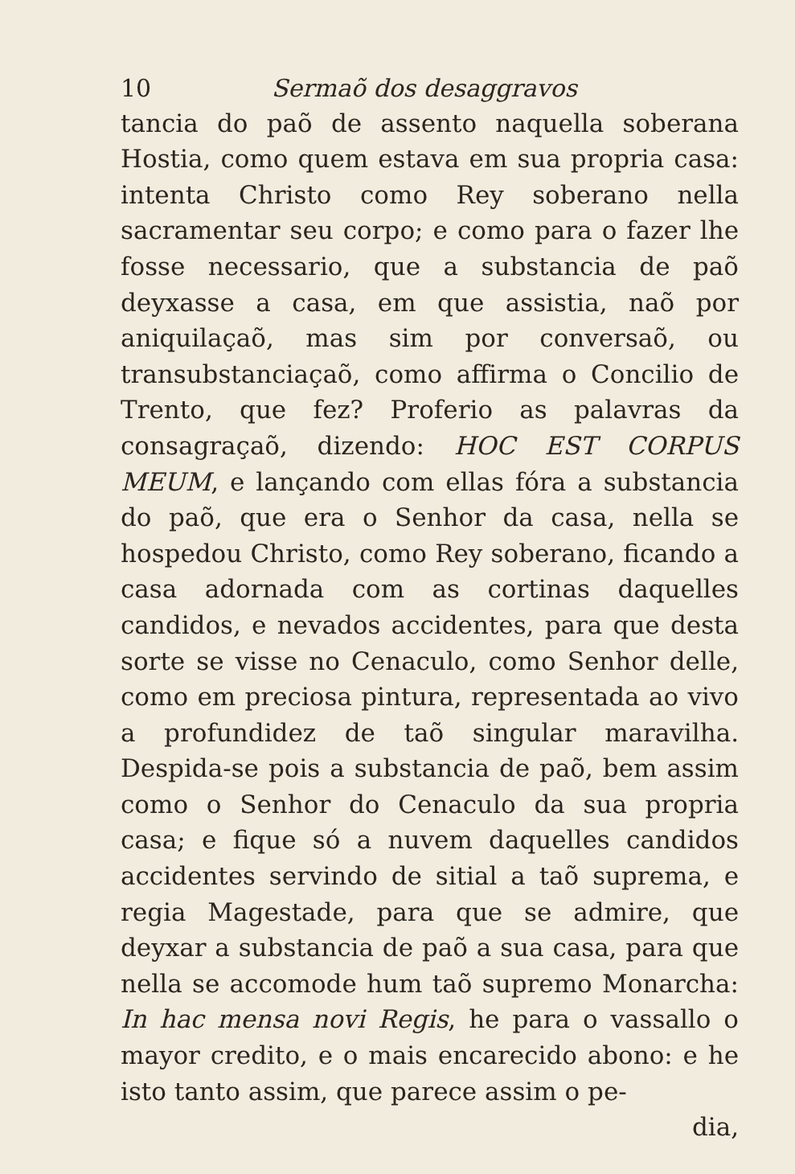10 Sermaõ dos desaggravos
tancia do paõ de assento naquella soberana Hostia, como quem estava em sua propria casa: intenta Christo como Rey soberano nella sacramentar seu corpo; e como para o fazer lhe fosse necessario, que a substancia de paõ deyxasse a casa, em que assistia, naõ por aniquilaçaõ, mas sim por conversaõ, ou transubstanciaçaõ, como affirma o Concilio de Trento, que fez? Proferio as palavras da consagraçaõ, dizendo: HOC EST CORPUS MEUM, e lançando com ellas fóra a substancia do paõ, que era o Senhor da casa, nella se hospedou Christo, como Rey soberano, ficando a casa adornada com as cortinas daquelles candidos, e nevados accidentes, para que desta sorte se visse no Cenaculo, como Senhor delle, como em preciosa pintura, representada ao vivo a profundidez de taõ singular maravilha. Despida-se pois a substancia de paõ, bem assim como o Senhor do Cenaculo da sua propria casa; e fique só a nuvem daquelles candidos accidentes servindo de sitial a taõ suprema, e regia Magestade, para que se admire, que deyxar a substancia de paõ a sua casa, para que nella se accomode hum taõ supremo Monarcha: In hac mensa novi Regis, he para o vassallo o mayor credito, e o mais encarecido abono: e he isto tanto assim, que parece assim o pe-
dia,